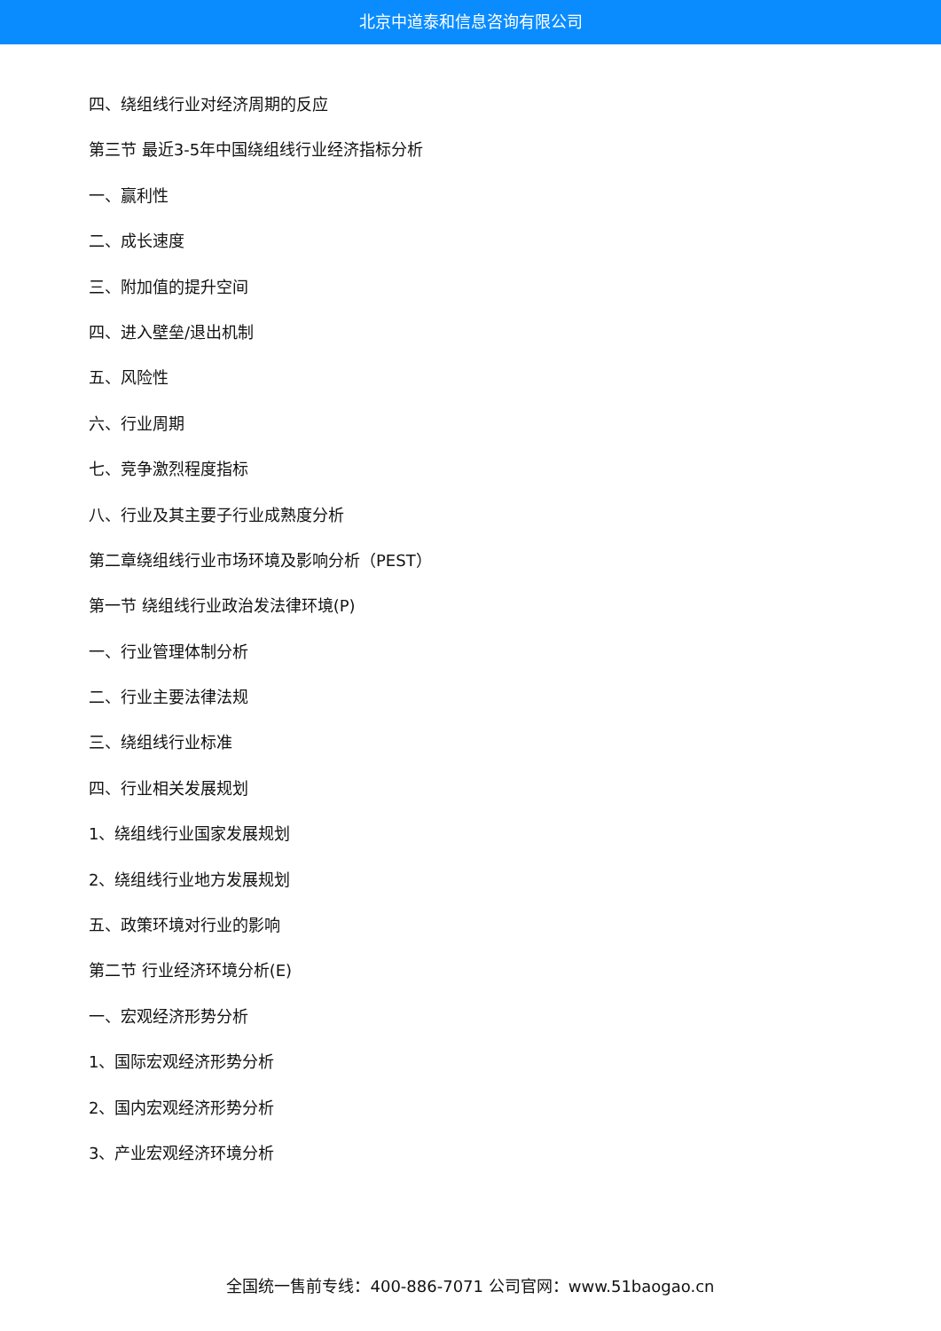北京中道泰和信息咨询有限公司
四、绕组线行业对经济周期的反应
第三节 最近3-5年中国绕组线行业经济指标分析
一、赢利性
二、成长速度
三、附加值的提升空间
四、进入壁垒/退出机制
五、风险性
六、行业周期
七、竞争激烈程度指标
八、行业及其主要子行业成熟度分析
第二章绕组线行业市场环境及影响分析（PEST）
第一节 绕组线行业政治发法律环境(P)
一、行业管理体制分析
二、行业主要法律法规
三、绕组线行业标准
四、行业相关发展规划
1、绕组线行业国家发展规划
2、绕组线行业地方发展规划
五、政策环境对行业的影响
第二节 行业经济环境分析(E)
一、宏观经济形势分析
1、国际宏观经济形势分析
2、国内宏观经济形势分析
3、产业宏观经济环境分析
全国统一售前专线：400-886-7071 公司官网：www.51baogao.cn